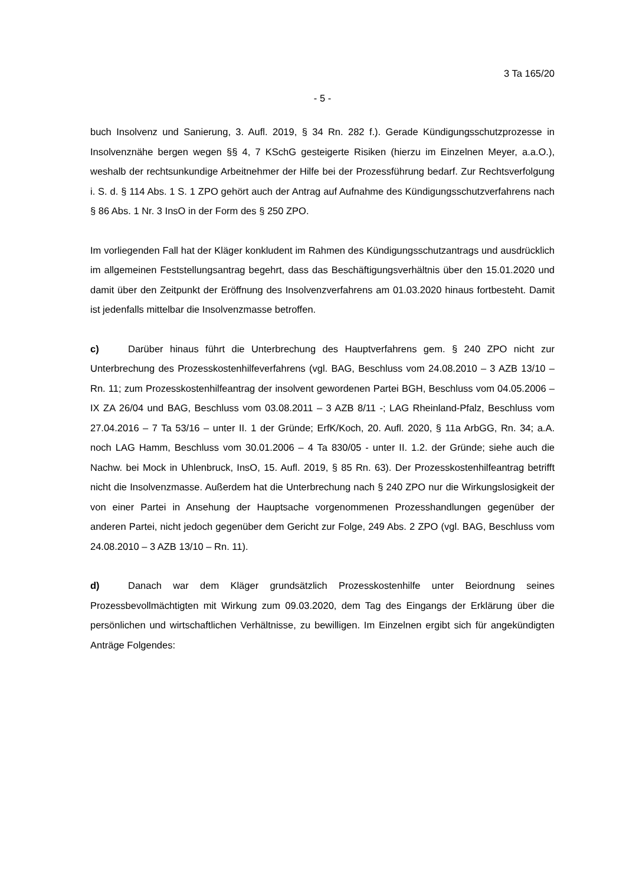3 Ta 165/20
- 5 -
buch Insolvenz und Sanierung, 3. Aufl. 2019, § 34 Rn. 282 f.). Gerade Kündigungsschutz­prozesse in Insolvenznähe bergen wegen §§ 4, 7 KSchG gesteigerte Risiken (hierzu im Einzelnen Meyer, a.a.O.), weshalb der rechtsunkundige Arbeitnehmer der Hilfe bei der Pro­zessführung bedarf. Zur Rechtsverfolgung i. S. d. § 114 Abs. 1 S. 1 ZPO gehört auch der Antrag auf Aufnahme des Kündigungsschutzverfahrens nach § 86 Abs. 1 Nr. 3 InsO in der Form des § 250 ZPO.
Im vorliegenden Fall hat der Kläger konkludent im Rahmen des Kündigungsschutzantrags und ausdrücklich im allgemeinen Feststellungsantrag begehrt, dass das Beschäftigungs­verhältnis über den 15.01.2020 und damit über den Zeitpunkt der Eröffnung des Insolvenz­verfahrens am 01.03.2020 hinaus fortbesteht. Damit ist jedenfalls mittelbar die Insolvenz­masse betroffen.
c) Darüber hinaus führt die Unterbrechung des Hauptverfahrens gem. § 240 ZPO nicht zur Unterbrechung des Prozesskostenhilfeverfahrens (vgl. BAG, Beschluss vom 24.08.2010 – 3 AZB 13/10 – Rn. 11; zum Prozesskostenhilfeantrag der insolvent geworde­nen Partei BGH, Beschluss vom 04.05.2006 – IX ZA 26/04 und BAG, Beschluss vom 03.08.2011 – 3 AZB 8/11 -; LAG Rheinland-Pfalz, Beschluss vom 27.04.2016 – 7 Ta 53/16 – unter II. 1 der Gründe; ErfK/Koch, 20. Aufl. 2020, § 11a ArbGG, Rn. 34; a.A. noch LAG Hamm, Beschluss vom 30.01.2006 – 4 Ta 830/05 - unter II. 1.2. der Gründe; siehe auch die Nachw. bei Mock in Uhlenbruck, InsO, 15. Aufl. 2019, § 85 Rn. 63). Der Prozesskos­tenhilfeantrag betrifft nicht die Insolvenzmasse. Außerdem hat die Unterbrechung nach § 240 ZPO nur die Wirkungslosigkeit der von einer Partei in Ansehung der Hauptsache vorgenommenen Prozesshandlungen gegenüber der anderen Partei, nicht jedoch gegen­über dem Gericht zur Folge, 249 Abs. 2 ZPO (vgl. BAG, Beschluss vom 24.08.2010 – 3 AZB 13/10 – Rn. 11).
d) Danach war dem Kläger grundsätzlich Prozesskostenhilfe unter Beiordnung seines Prozessbevollmächtigten mit Wirkung zum 09.03.2020, dem Tag des Eingangs der Erklä­rung über die persönlichen und wirtschaftlichen Verhältnisse, zu bewilligen. Im Einzelnen ergibt sich für angekündigten Anträge Folgendes: